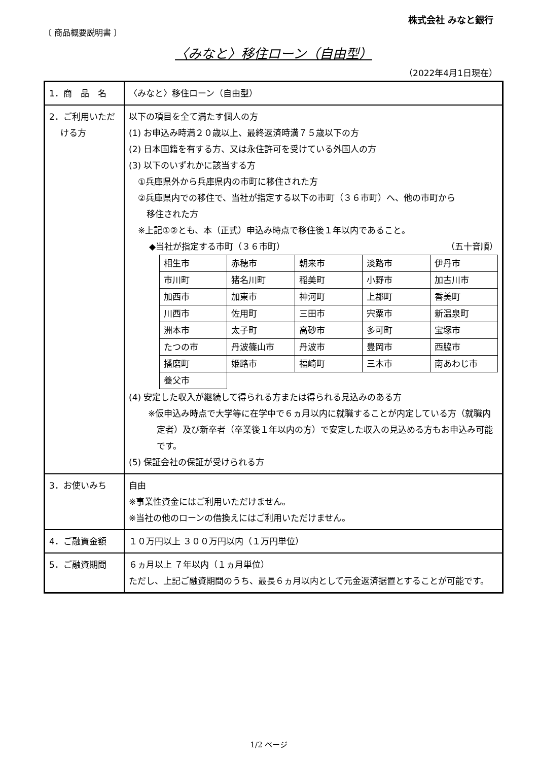株式会社 みなと銀行
〔 商品概要説明書 〕
〈みなと〉移住ローン（自由型）
（2022年4月1日現在）
| 1．商 品 名 | 〈みなと〉移住ローン（自由型） |
| 2．ご利用いただ ける方 | 以下の項目を全て満たす個人の方 (1) お申込み時満２０歳以上、最終返済時満７５歳以下の方 (2) 日本国籍を有する方、又は永住許可を受けている外国人の方 (3) 以下のいずれかに該当する方 ①兵庫県外から兵庫県内の市町に移住された方 ②兵庫県内での移住で、当社が指定する以下の市町（３６市町）へ、他の市町から 移住された方 ※上記①②とも、本（正式）申込み時点で移住後１年以内であること。 ◆当社が指定する市町（３６市町） （五十音順） / 相生市 / 赤穂市 / 朝来市 / 淡路市 / 伊丹市 / / 市川町 / 猪名川町 / 稲美町 / 小野市 / 加古川市 / / 加西市 / 加東市 / 神河町 / 上郡町 / 香美町 / / 川西市 / 佐用町 / 三田市 / 宍粟市 / 新温泉町 / / 洲本市 / 太子町 / 高砂市 / 多可町 / 宝塚市 / / たつの市 / 丹波篠山市 / 丹波市 / 豊岡市 / 西脇市 / / 播磨町 / 姫路市 / 福崎町 / 三木市 / 南あわじ市 / / 養父市 / / / / / (4) 安定した収入が継続して得られる方または得られる見込みのある方 ※仮申込み時点で大学等に在学中で６ヵ月以内に就職することが内定している方（就職内定者）及び新卒者（卒業後１年以内の方）で安定した収入の見込める方もお申込み可能です。 (5) 保証会社の保証が受けられる方 |
| 3．お使いみち | 自由 ※事業性資金にはご利用いただけません。 ※当社の他のローンの借換えにはご利用いただけません。 |
| 4．ご融資金額 | １０万円以上 ３００万円以内（１万円単位） |
| 5．ご融資期間 | ６ヵ月以上 ７年以内（１ヵ月単位） ただし、上記ご融資期間のうち、最長６ヵ月以内として元金返済据置とすることが可能です。 |
1/2 ページ